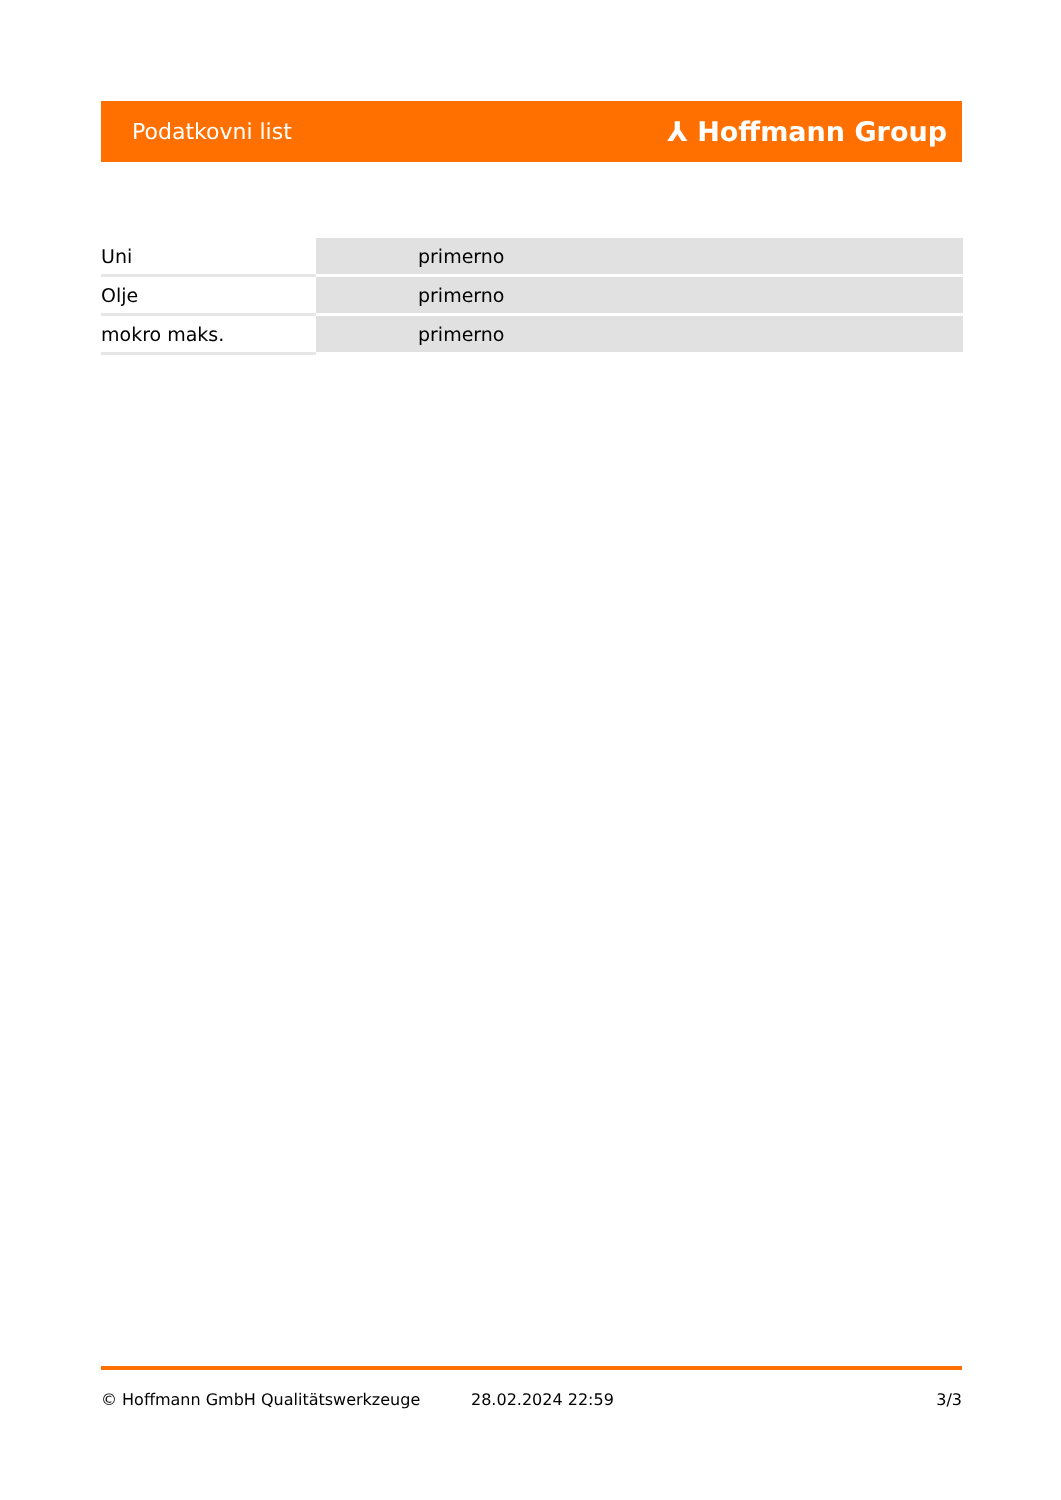Podatkovni list ⅄ Hoffmann Group
| Uni | primerno |
| Olje | primerno |
| mokro maks. | primerno |
© Hoffmann GmbH Qualitätswerkzeuge 28.02.2024 22:59 3/3